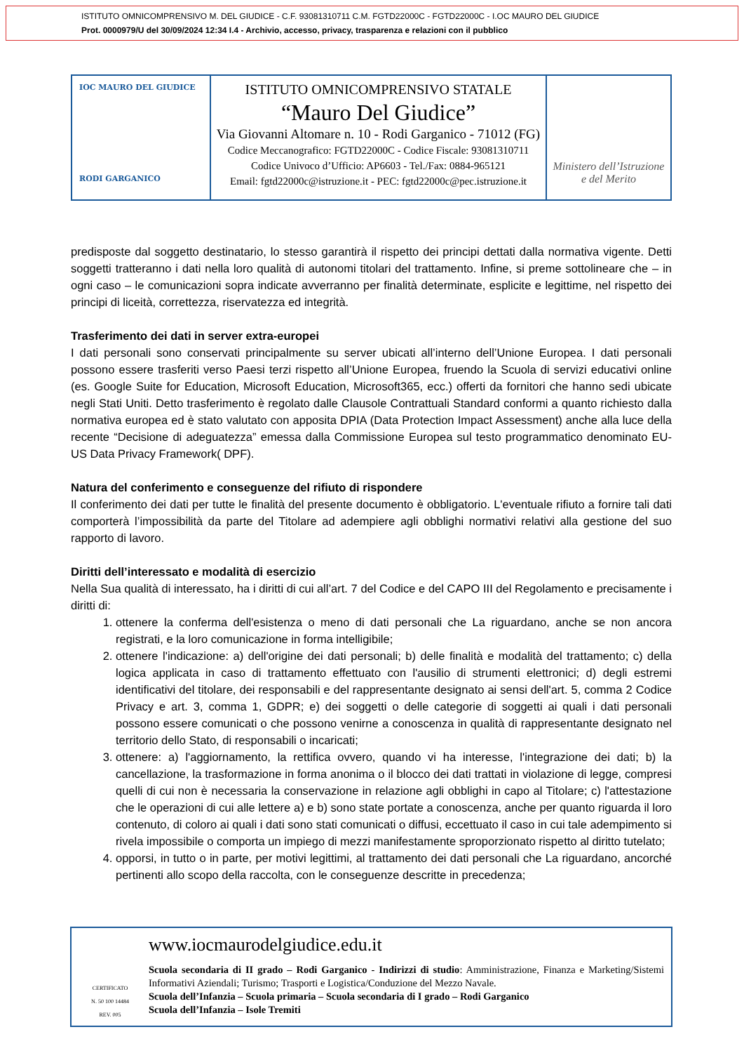ISTITUTO OMNICOMPRENSIVO M. DEL GIUDICE - C.F. 93081310711 C.M. FGTD22000C - FGTD22000C - I.OC MAURO DEL GIUDICE
Prot. 0000979/U del 30/09/2024 12:34 I.4 - Archivio, accesso, privacy, trasparenza e relazioni con il pubblico
IOC MAURO DEL GIUDICE
RODI GARGANICO
ISTITUTO OMNICOMPRENSIVO STATALE
“Mauro Del Giudice”
Via Giovanni Altomare n. 10 - Rodi Garganico - 71012 (FG)
Codice Meccanografico: FGTD22000C - Codice Fiscale: 93081310711
Codice Univoco d’Ufficio: AP6603 - Tel./Fax: 0884-965121
Email: fgtd22000c@istruzione.it - PEC: fgtd22000c@pec.istruzione.it
Ministero dell’Istruzione
e del Merito
predisposte dal soggetto destinatario, lo stesso garantirà il rispetto dei principi dettati dalla normativa vigente. Detti soggetti tratteranno i dati nella loro qualità di autonomi titolari del trattamento. Infine, si preme sottolineare che – in ogni caso – le comunicazioni sopra indicate avverranno per finalità determinate, esplicite e legittime, nel rispetto dei principi di liceità, correttezza, riservatezza ed integrità.
Trasferimento dei dati in server extra-europei
I dati personali sono conservati principalmente su server ubicati all’interno dell’Unione Europea. I dati personali possono essere trasferiti verso Paesi terzi rispetto all’Unione Europea, fruendo la Scuola di servizi educativi online (es. Google Suite for Education, Microsoft Education, Microsoft365, ecc.) offerti da fornitori che hanno sedi ubicate negli Stati Uniti. Detto trasferimento è regolato dalle Clausole Contrattuali Standard conformi a quanto richiesto dalla normativa europea ed è stato valutato con apposita DPIA (Data Protection Impact Assessment) anche alla luce della recente “Decisione di adeguatezza” emessa dalla Commissione Europea sul testo programmatico denominato EU-US Data Privacy Framework( DPF).
Natura del conferimento e conseguenze del rifiuto di rispondere
Il conferimento dei dati per tutte le finalità del presente documento è obbligatorio. L'eventuale rifiuto a fornire tali dati comporterà l’impossibilità da parte del Titolare ad adempiere agli obblighi normativi relativi alla gestione del suo rapporto di lavoro.
Diritti dell’interessato e modalità di esercizio
Nella Sua qualità di interessato, ha i diritti di cui all’art. 7 del Codice e del CAPO III del Regolamento e precisamente i diritti di:
1. ottenere la conferma dell'esistenza o meno di dati personali che La riguardano, anche se non ancora registrati, e la loro comunicazione in forma intelligibile;
2. ottenere l'indicazione: a) dell'origine dei dati personali; b) delle finalità e modalità del trattamento; c) della logica applicata in caso di trattamento effettuato con l'ausilio di strumenti elettronici; d) degli estremi identificativi del titolare, dei responsabili e del rappresentante designato ai sensi dell'art. 5, comma 2 Codice Privacy e art. 3, comma 1, GDPR; e) dei soggetti o delle categorie di soggetti ai quali i dati personali possono essere comunicati o che possono venirne a conoscenza in qualità di rappresentante designato nel territorio dello Stato, di responsabili o incaricati;
3. ottenere: a) l'aggiornamento, la rettifica ovvero, quando vi ha interesse, l'integrazione dei dati; b) la cancellazione, la trasformazione in forma anonima o il blocco dei dati trattati in violazione di legge, compresi quelli di cui non è necessaria la conservazione in relazione agli obblighi in capo al Titolare; c) l'attestazione che le operazioni di cui alle lettere a) e b) sono state portate a conoscenza, anche per quanto riguarda il loro contenuto, di coloro ai quali i dati sono stati comunicati o diffusi, eccettuato il caso in cui tale adempimento si rivela impossibile o comporta un impiego di mezzi manifestamente sproporzionato rispetto al diritto tutelato;
4. opporsi, in tutto o in parte, per motivi legittimi, al trattamento dei dati personali che La riguardano, ancorché pertinenti allo scopo della raccolta, con le conseguenze descritte in precedenza;
CERTIFICATO
N. 50 100 14484
REV. 005
www.iocmaurodelgiudice.edu.it
Scuola secondaria di II grado – Rodi Garganico - Indirizzi di studio: Amministrazione, Finanza e Marketing/Sistemi Informativi Aziendali; Turismo; Trasporti e Logistica/Conduzione del Mezzo Navale.
Scuola dell’Infanzia – Scuola primaria – Scuola secondaria di I grado – Rodi Garganico
Scuola dell’Infanzia – Isole Tremiti